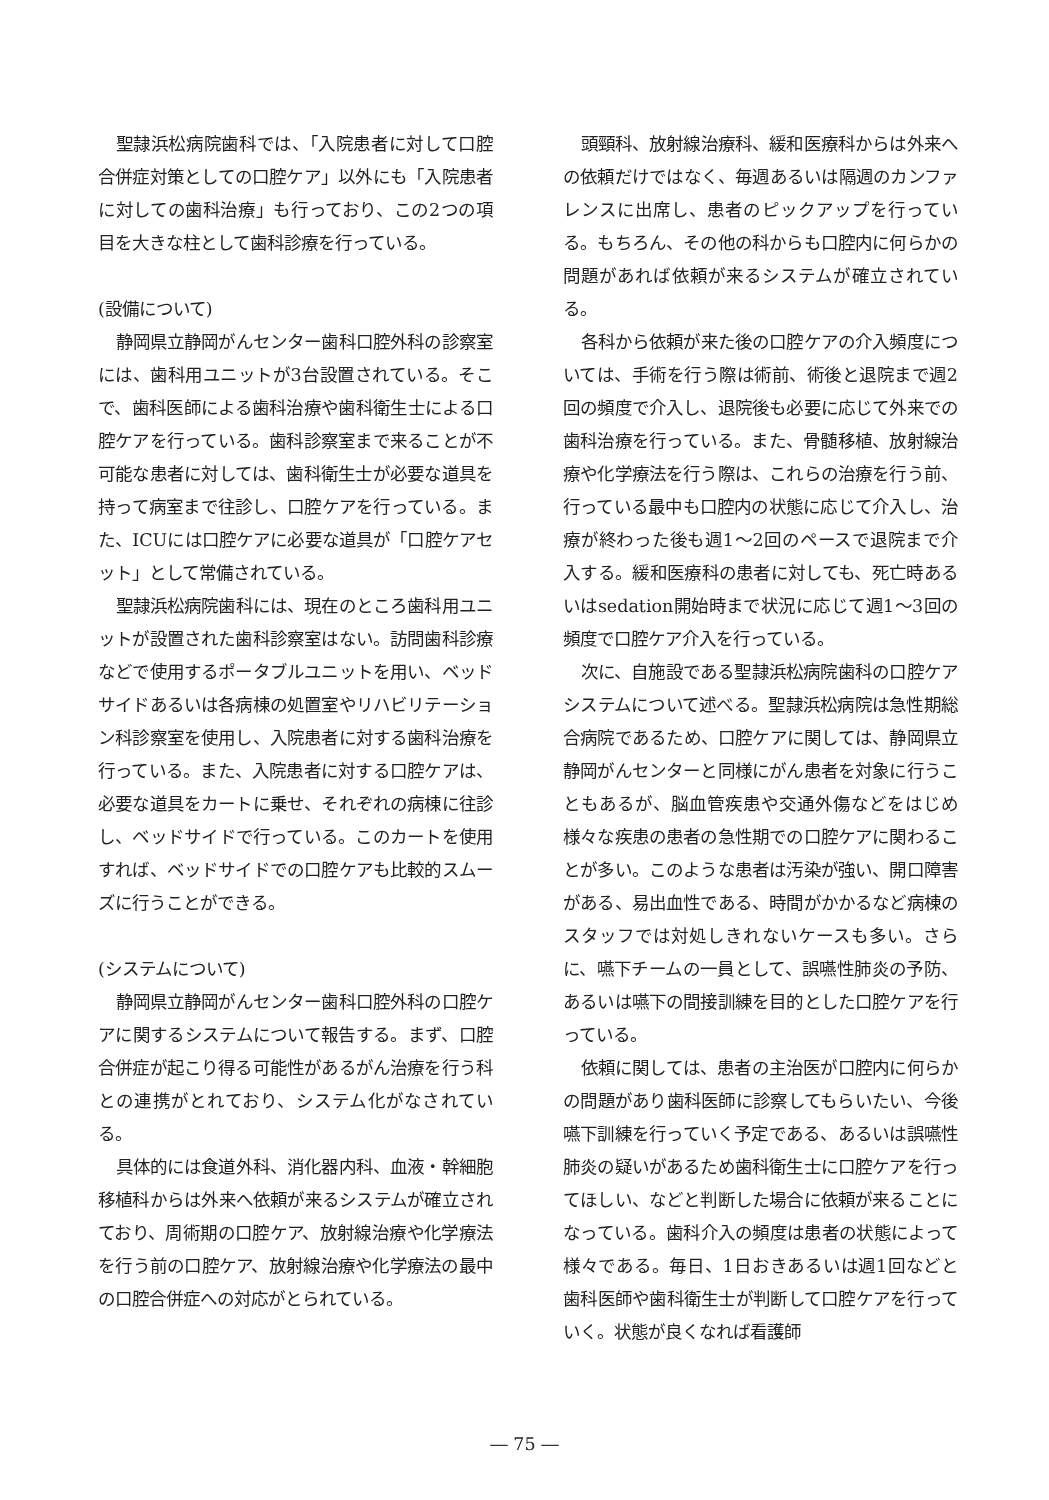聖隷浜松病院歯科では、「入院患者に対して口腔合併症対策としての口腔ケア」以外にも「入院患者に対しての歯科治療」も行っており、この2つの項目を大きな柱として歯科診療を行っている。
(設備について)
静岡県立静岡がんセンター歯科口腔外科の診察室には、歯科用ユニットが3台設置されている。そこで、歯科医師による歯科治療や歯科衛生士による口腔ケアを行っている。歯科診察室まで来ることが不可能な患者に対しては、歯科衛生士が必要な道具を持って病室まで往診し、口腔ケアを行っている。また、ICUには口腔ケアに必要な道具が「口腔ケアセット」として常備されている。
聖隷浜松病院歯科には、現在のところ歯科用ユニットが設置された歯科診察室はない。訪問歯科診療などで使用するポータブルユニットを用い、ベッドサイドあるいは各病棟の処置室やリハビリテーション科診察室を使用し、入院患者に対する歯科治療を行っている。また、入院患者に対する口腔ケアは、必要な道具をカートに乗せ、それぞれの病棟に往診し、ベッドサイドで行っている。このカートを使用すれば、ベッドサイドでの口腔ケアも比較的スムーズに行うことができる。
(システムについて)
静岡県立静岡がんセンター歯科口腔外科の口腔ケアに関するシステムについて報告する。まず、口腔合併症が起こり得る可能性があるがん治療を行う科との連携がとれており、システム化がなされている。
具体的には食道外科、消化器内科、血液・幹細胞移植科からは外来へ依頼が来るシステムが確立されており、周術期の口腔ケア、放射線治療や化学療法を行う前の口腔ケア、放射線治療や化学療法の最中の口腔合併症への対応がとられている。
頭頸科、放射線治療科、緩和医療科からは外来への依頼だけではなく、毎週あるいは隔週のカンファレンスに出席し、患者のピックアップを行っている。もちろん、その他の科からも口腔内に何らかの問題があれば依頼が来るシステムが確立されている。
各科から依頼が来た後の口腔ケアの介入頻度については、手術を行う際は術前、術後と退院まで週2回の頻度で介入し、退院後も必要に応じて外来での歯科治療を行っている。また、骨髄移植、放射線治療や化学療法を行う際は、これらの治療を行う前、行っている最中も口腔内の状態に応じて介入し、治療が終わった後も週1～2回のペースで退院まで介入する。緩和医療科の患者に対しても、死亡時あるいはsedation開始時まで状況に応じて週1～3回の頻度で口腔ケア介入を行っている。
次に、自施設である聖隷浜松病院歯科の口腔ケアシステムについて述べる。聖隷浜松病院は急性期総合病院であるため、口腔ケアに関しては、静岡県立静岡がんセンターと同様にがん患者を対象に行うこともあるが、脳血管疾患や交通外傷などをはじめ様々な疾患の患者の急性期での口腔ケアに関わることが多い。このような患者は汚染が強い、開口障害がある、易出血性である、時間がかかるなど病棟のスタッフでは対処しきれないケースも多い。さらに、嚥下チームの一員として、誤嚥性肺炎の予防、あるいは嚥下の間接訓練を目的とした口腔ケアを行っている。
依頼に関しては、患者の主治医が口腔内に何らかの問題があり歯科医師に診察してもらいたい、今後嚥下訓練を行っていく予定である、あるいは誤嚥性肺炎の疑いがあるため歯科衛生士に口腔ケアを行ってほしい、などと判断した場合に依頼が来ることになっている。歯科介入の頻度は患者の状態によって様々である。毎日、1日おきあるいは週1回などと歯科医師や歯科衛生士が判断して口腔ケアを行っていく。状態が良くなれば看護師
― 75 ―